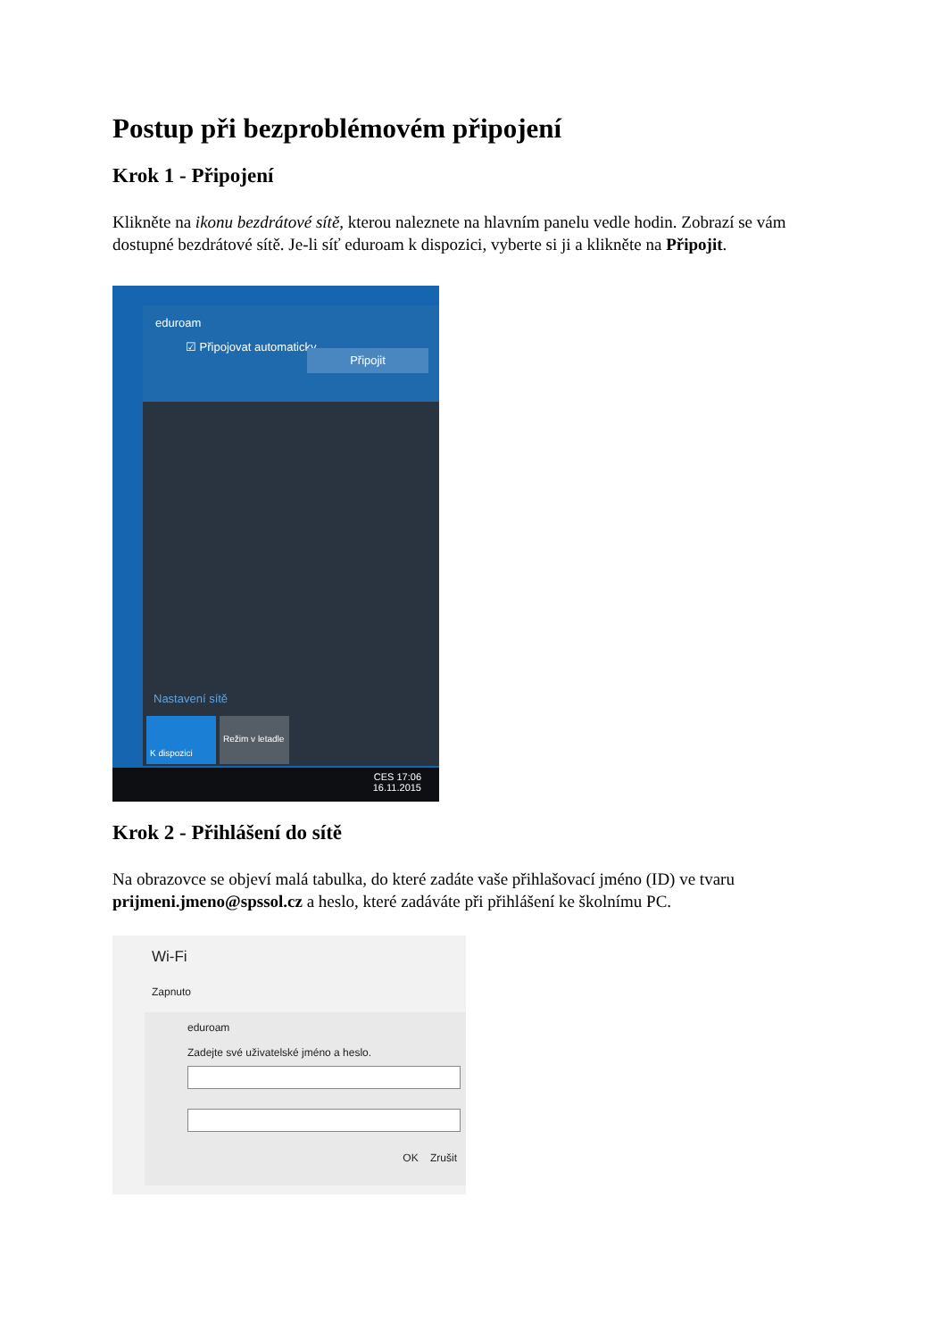Postup při bezproblémovém připojení
Krok 1 - Připojení
Klikněte na ikonu bezdrátové sítě, kterou naleznete na hlavním panelu vedle hodin. Zobrazí se vám dostupné bezdrátové sítě. Je-li síť eduroam k dispozici, vyberte si ji a klikněte na Připojit.
eduroam
☑ Připojovat automaticky
Připojit
Nastavení sítě
K dispozici
Režim v letadle
CES 17:06
16.11.2015
Krok 2 - Přihlášení do sítě
Na obrazovce se objeví malá tabulka, do které zadáte vaše přihlašovací jméno (ID) ve tvaru prijmeni.jmeno@spssol.cz a heslo, které zadáváte při přihlášení ke školnímu PC.
Wi-Fi
Zapnuto
eduroam
Zadejte své uživatelské jméno a heslo.
OK Zrušit